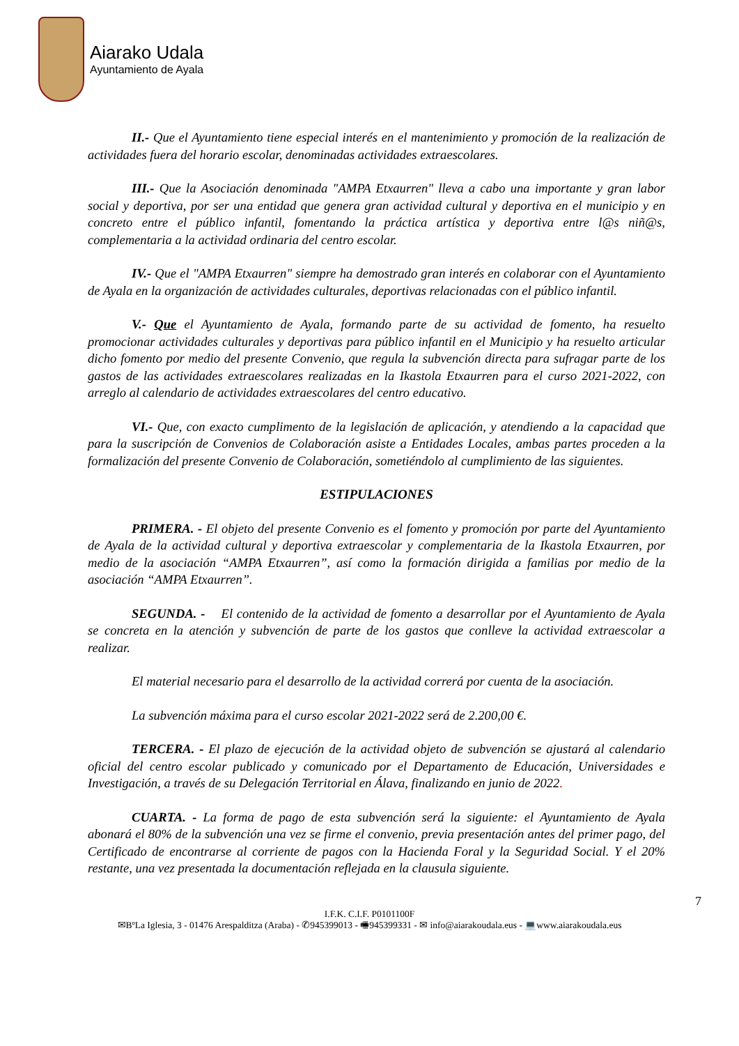Aiarako Udala
Ayuntamiento de Ayala
II.- Que el Ayuntamiento tiene especial interés en el mantenimiento y promoción de la realización de actividades fuera del horario escolar, denominadas actividades extraescolares.
III.- Que la Asociación denominada "AMPA Etxaurren" lleva a cabo una importante y gran labor social y deportiva, por ser una entidad que genera gran actividad cultural y deportiva en el municipio y en concreto entre el público infantil, fomentando la práctica artística y deportiva entre l@s niñ@s, complementaria a la actividad ordinaria del centro escolar.
IV.- Que el "AMPA Etxaurren" siempre ha demostrado gran interés en colaborar con el Ayuntamiento de Ayala en la organización de actividades culturales, deportivas relacionadas con el público infantil.
V.- Que el Ayuntamiento de Ayala, formando parte de su actividad de fomento, ha resuelto promocionar actividades culturales y deportivas para público infantil en el Municipio y ha resuelto articular dicho fomento por medio del presente Convenio, que regula la subvención directa para sufragar parte de los gastos de las actividades extraescolares realizadas en la Ikastola Etxaurren para el curso 2021-2022, con arreglo al calendario de actividades extraescolares del centro educativo.
VI.- Que, con exacto cumplimento de la legislación de aplicación, y atendiendo a la capacidad que para la suscripción de Convenios de Colaboración asiste a Entidades Locales, ambas partes proceden a la formalización del presente Convenio de Colaboración, sometiéndolo al cumplimiento de las siguientes.
ESTIPULACIONES
PRIMERA. - El objeto del presente Convenio es el fomento y promoción por parte del Ayuntamiento de Ayala de la actividad cultural y deportiva extraescolar y complementaria de la Ikastola Etxaurren, por medio de la asociación “AMPA Etxaurren”, así como la formación dirigida a familias por medio de la asociación “AMPA Etxaurren”.
SEGUNDA. - El contenido de la actividad de fomento a desarrollar por el Ayuntamiento de Ayala se concreta en la atención y subvención de parte de los gastos que conlleve la actividad extraescolar a realizar.
El material necesario para el desarrollo de la actividad correrá por cuenta de la asociación.
La subvención máxima para el curso escolar 2021-2022 será de 2.200,00 €.
TERCERA. - El plazo de ejecución de la actividad objeto de subvención se ajustará al calendario oficial del centro escolar publicado y comunicado por el Departamento de Educación, Universidades e Investigación, a través de su Delegación Territorial en Álava, finalizando en junio de 2022.
CUARTA. - La forma de pago de esta subvención será la siguiente: el Ayuntamiento de Ayala abonará el 80% de la subvención una vez se firme el convenio, previa presentación antes del primer pago, del Certificado de encontrarse al corriente de pagos con la Hacienda Foral y la Seguridad Social. Y el 20% restante, una vez presentada la documentación reflejada en la clausula siguiente.
7
I.F.K. C.I.F. P0101100F
✉BºLa Iglesia, 3 - 01476 Arespalditza (Araba) - ✆945399013 - 🖷945399331 - ✉ info@aiarakoudala.eus - 💻www.aiarakoudala.eus